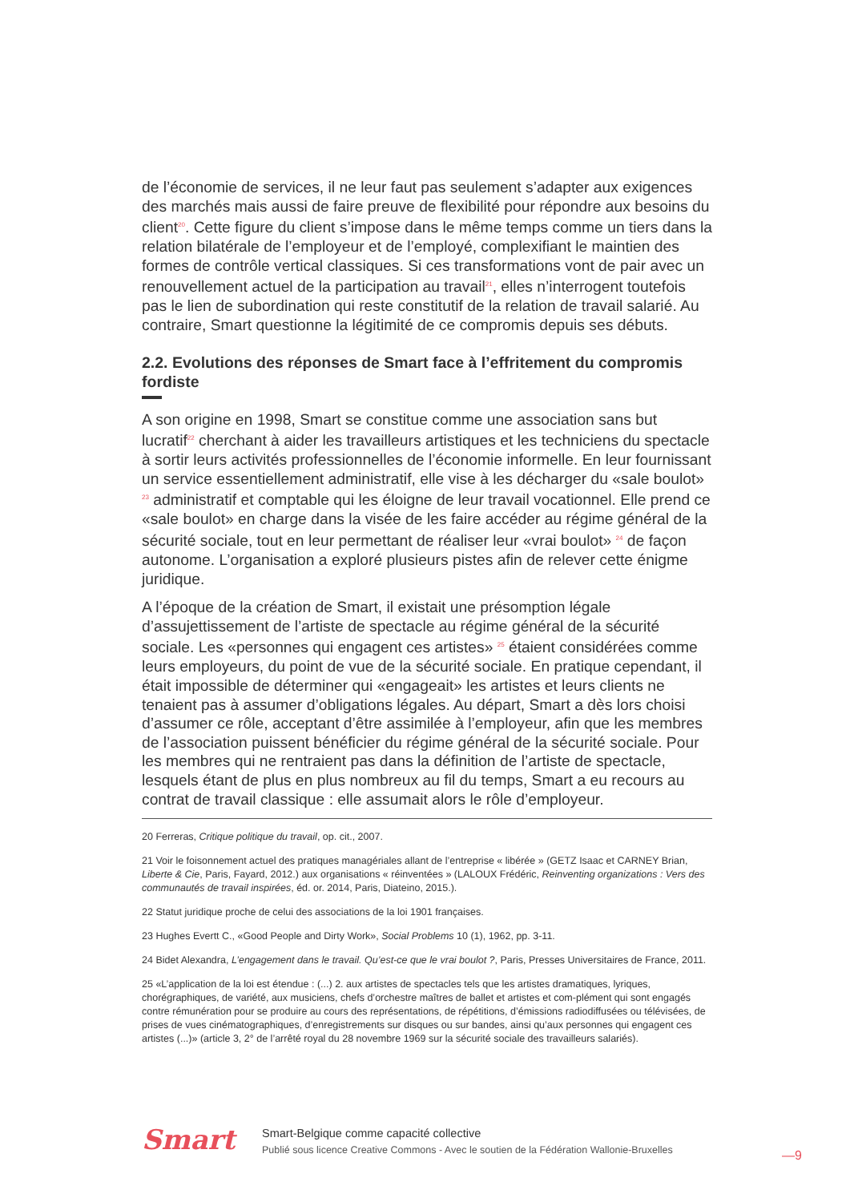de l’économie de services, il ne leur faut pas seulement s’adapter aux exigences des marchés mais aussi de faire preuve de flexibilité pour répondre aux besoins du client<sup>20</sup>. Cette figure du client s’impose dans le même temps comme un tiers dans la relation bilatérale de l’employeur et de l’employé, complexifiant le maintien des formes de contrôle vertical classiques. Si ces transformations vont de pair avec un renouvellement actuel de la participation au travail<sup>21</sup>, elles n’interrogent toutefois pas le lien de subordination qui reste constitutif de la relation de travail salarié. Au contraire, Smart questionne la légitimité de ce compromis depuis ses débuts.
2.2. Evolutions des réponses de Smart face à l’effritement du compromis fordiste
A son origine en 1998, Smart se constitue comme une association sans but lucratif<sup>22</sup> cherchant à aider les travailleurs artistiques et les techniciens du spectacle à sortir leurs activités professionnelles de l’économie informelle. En leur fournissant un service essentiellement administratif, elle vise à les décharger du «sale boulot» <sup>23</sup> administratif et comptable qui les éloigne de leur travail vocationnel. Elle prend ce «sale boulot» en charge dans la visée de les faire accéder au régime général de la sécurité sociale, tout en leur permettant de réaliser leur «vrai boulot» <sup>24</sup> de façon autonome. L’organisation a exploré plusieurs pistes afin de relever cette énigme juridique.
A l’époque de la création de Smart, il existait une présomption légale d’assujettissement de l’artiste de spectacle au régime général de la sécurité sociale. Les «personnes qui engagent ces artistes» <sup>25</sup> étaient considérées comme leurs employeurs, du point de vue de la sécurité sociale. En pratique cependant, il était impossible de déterminer qui «engageait» les artistes et leurs clients ne tenaient pas à assumer d’obligations légales. Au départ, Smart a dès lors choisi d’assumer ce rôle, acceptant d’être assimilée à l’employeur, afin que les membres de l’association puissent bénéficier du régime général de la sécurité sociale. Pour les membres qui ne rentraient pas dans la définition de l’artiste de spectacle, lesquels étant de plus en plus nombreux au fil du temps, Smart a eu recours au contrat de travail classique : elle assumait alors le rôle d’employeur.
20 Ferreras, Critique politique du travail, op. cit., 2007.
21 Voir le foisonnement actuel des pratiques managériales allant de l’entreprise « libérée » (GETZ Isaac et CARNEY Brian, Liberte & Cie, Paris, Fayard, 2012.) aux organisations « réinventées » (LALOUX Frédéric, Reinventing organizations : Vers des communautés de travail inspirées, éd. or. 2014, Paris, Diateino, 2015.).
22 Statut juridique proche de celui des associations de la loi 1901 françaises.
23 Hughes Evertt C., «Good People and Dirty Work», Social Problems 10 (1), 1962, pp. 3-11.
24 Bidet Alexandra, L’engagement dans le travail. Qu’est-ce que le vrai boulot ?, Paris, Presses Universitaires de France, 2011.
25 «L’application de la loi est étendue : (...) 2. aux artistes de spectacles tels que les artistes dramatiques, lyriques, chorégraphiques, de variété, aux musiciens, chefs d’orchestre maîtres de ballet et artistes et com-plément qui sont engagés contre rémunération pour se produire au cours des représentations, de répétitions, d’émissions radiodiffusées ou télévisées, de prises de vues cinématographiques, d’enregistrements sur disques ou sur bandes, ainsi qu’aux personnes qui engagent ces artistes (...)» (article 3, 2° de l’arrêté royal du 28 novembre 1969 sur la sécurité sociale des travailleurs salariés).
Smart
Smart-Belgique comme capacité collective
Publié sous licence Creative Commons - Avec le soutien de la Fédération Wallonie-Bruxelles
—9